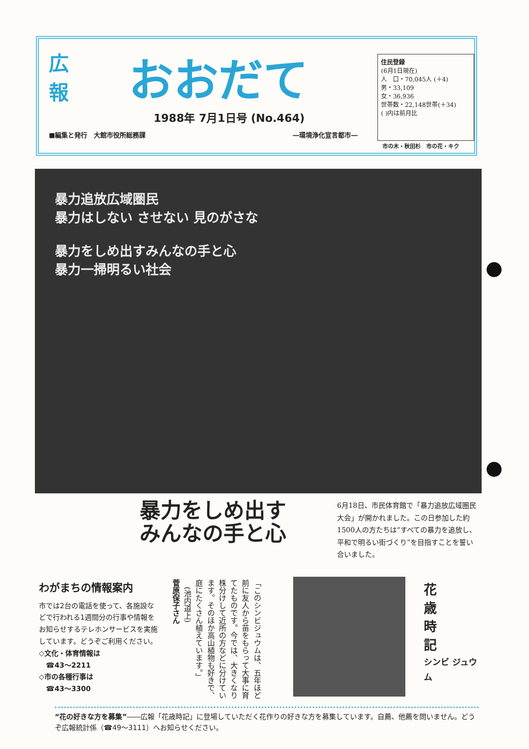広
報 おおだて
1988年 7月1日号 (No.464)
■編集と発行　大館市役所総務課 ―環境浄化宣言都市―
住民登録
(6月1日現在)
人　口・70,045人 (＋4)
男・33,109
女・36,936
世帯数・22,148世帯(＋34)
( )内は前月比
市の木・秋田杉　市の花・キク
暴力追放広域圏民
暴力はしない させない 見のがさな
暴力をしめ出すみんなの手と心
暴力一掃明るい社会
暴力をしめ出す
みんなの手と心
6月18日、市民体育館で「暴力追放広域圏民大会」が開かれました。この日参加した約1500人の方たちは“すべての暴力を追放し、平和で明るい街づくり”を目指すことを誓い合いました。
わがまちの情報案内
市では2台の電話を使って、各施設などで行われる1週間分の行事や情報をお知らせするテレホンサービスを実施しています。どうぞご利用ください。
◇文化・体育情報は
　☎43～2211
◇市の各種行事は
　☎43～3300
「このシンビジュウムは、五年ほど前に友人から苗をもらって大事に育てたものです。今では、大きくなり株分けして近所の方などに分けています。そのほか高山植物も好きで、庭にたくさん植えています。」
　(池内道上)
菅原保子さん
花
歳
時
記
シンビ ジュウム
“花の好きな方を募集”――広報「花歳時記」に登場していただく花作りの好きな方を募集しています。自薦、他薦を問いません。どうぞ広報統計係（☎49～3111）へお知らせください。